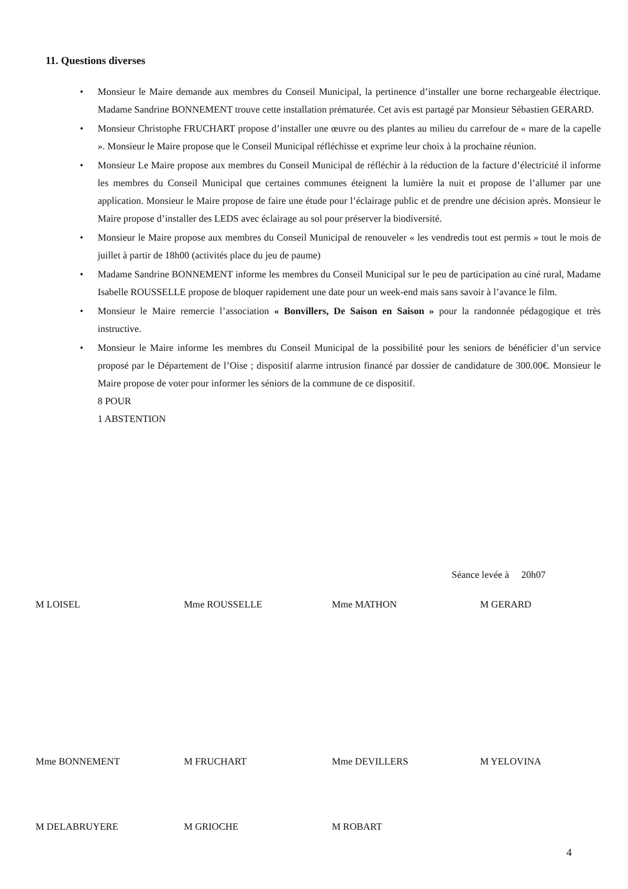11. Questions diverses
• Monsieur le Maire demande aux membres du Conseil Municipal, la pertinence d’installer une borne rechargeable électrique. Madame Sandrine BONNEMENT trouve cette installation prématurée. Cet avis est partagé par Monsieur Sébastien GERARD.
• Monsieur Christophe FRUCHART propose d’installer une œuvre ou des plantes au milieu du carrefour de « mare de la capelle ». Monsieur le Maire propose que le Conseil Municipal réfléchisse et exprime leur choix à la prochaine réunion.
• Monsieur Le Maire propose aux membres du Conseil Municipal de réfléchir à la réduction de la facture d’électricité il informe les membres du Conseil Municipal que certaines communes éteignent la lumière la nuit et propose de l’allumer par une application. Monsieur le Maire propose de faire une étude pour l’éclairage public et de prendre une décision après. Monsieur le Maire propose d’installer des LEDS avec éclairage au sol pour préserver la biodiversité.
• Monsieur le Maire propose aux membres du Conseil Municipal de renouveler « les vendredis tout est permis » tout le mois de juillet à partir de 18h00 (activités place du jeu de paume)
• Madame Sandrine BONNEMENT informe les membres du Conseil Municipal sur le peu de participation au ciné rural, Madame Isabelle ROUSSELLE propose de bloquer rapidement une date pour un week-end mais sans savoir à l’avance le film.
• Monsieur le Maire remercie l’association « Bonvillers, De Saison en Saison » pour la randonnée pédagogique et très instructive.
• Monsieur le Maire informe les membres du Conseil Municipal de la possibilité pour les seniors de bénéficier d’un service proposé par le Département de l’Oise ; dispositif alarme intrusion financé par dossier de candidature de 300.00€. Monsieur le Maire propose de voter pour informer les séniors de la commune de ce dispositif.
8 POUR
1 ABSTENTION
Séance levée à 20h07
| M LOISEL | Mme ROUSSELLE | Mme MATHON | M GERARD |
| Mme BONNEMENT | M FRUCHART | Mme DEVILLERS | M YELOVINA |
| M DELABRUYERE | M GRIOCHE | M ROBART | |
4